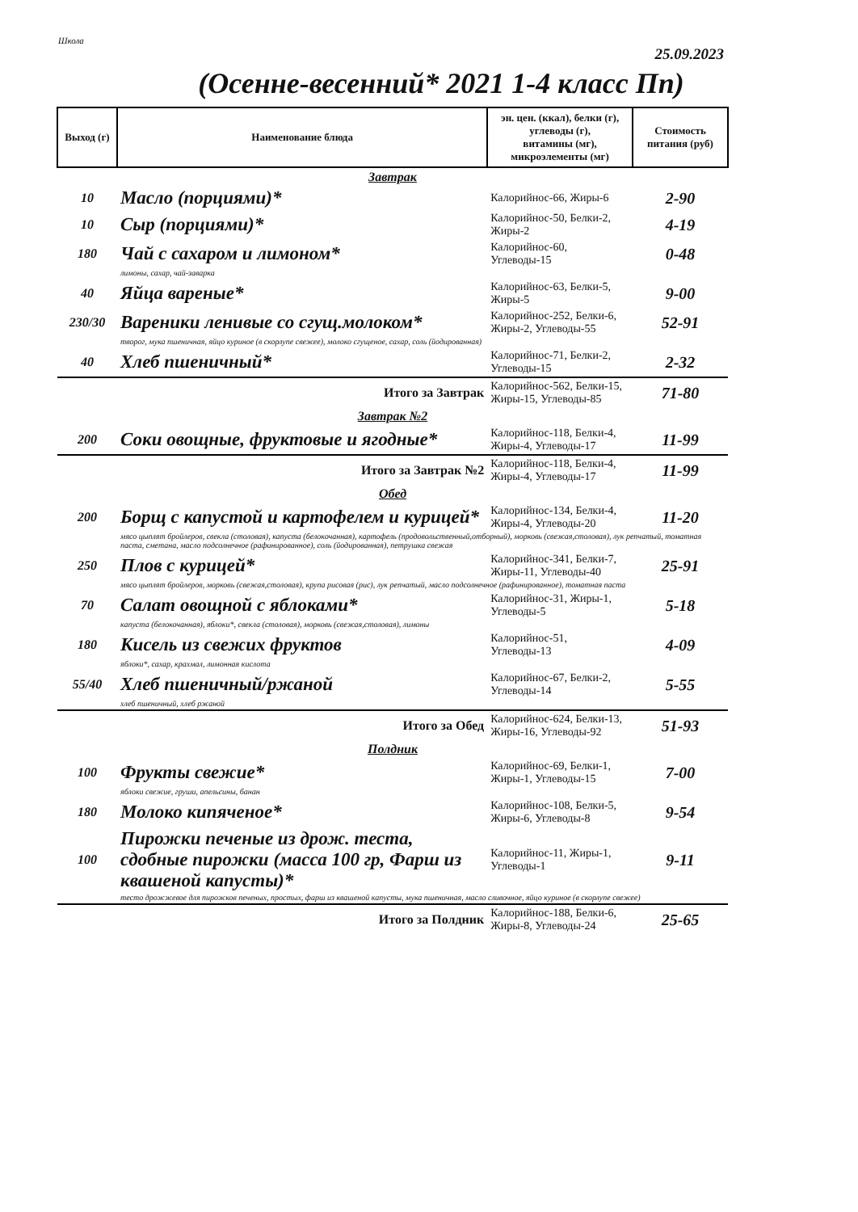Школа
25.09.2023
(Осенне-весенний* 2021 1-4 класс Пп)
| Выход (г) | Наименование блюда | эн. цен. (ккал), белки (г), углеводы (г), витамины (мг), микроэлементы (мг) | Стоимость питания (руб) |
| --- | --- | --- | --- |
| Завтрак | | | |
| 10 | Масло (порциями)* | Калорийнос-66, Жиры-6 | 2-90 |
| 10 | Сыр (порциями)* | Калорийнос-50, Белки-2, Жиры-2 | 4-19 |
| 180 | Чай с сахаром и лимоном* | Калорийнос-60, Углеводы-15 | 0-48 |
| | лимоны, сахар, чай-заварка | | |
| 40 | Яйца вареные* | Калорийнос-63, Белки-5, Жиры-5 | 9-00 |
| 230/30 | Вареники ленивые со сгущ.молоком* | Калорийнос-252, Белки-6, Жиры-2, Углеводы-55 | 52-91 |
| | творог, мука пшеничная, яйцо куриное (в скорлупе свежее), молоко сгущеное, сахар, соль (йодированная) | | |
| 40 | Хлеб пшеничный* | Калорийнос-71, Белки-2, Углеводы-15 | 2-32 |
| | Итого за Завтрак | Калорийнос-562, Белки-15, Жиры-15, Углеводы-85 | 71-80 |
| Завтрак №2 | | | |
| 200 | Соки овощные, фруктовые и ягодные* | Калорийнос-118, Белки-4, Жиры-4, Углеводы-17 | 11-99 |
| | Итого за Завтрак №2 | Калорийнос-118, Белки-4, Жиры-4, Углеводы-17 | 11-99 |
| Обед | | | |
| 200 | Борщ с капустой и картофелем и курицей* | Калорийнос-134, Белки-4, Жиры-4, Углеводы-20 | 11-20 |
| | мясо цыплят бройлеров, свекла (столовая), капуста (белокочанная), картофель (продовольственный,отборный), морковь (свежая,столовая), лук репчатый, томатная паста, сметана, масло подсолнечное (рафинированное), соль (йодированная), петрушка свежая | | |
| 250 | Плов с курицей* | Калорийнос-341, Белки-7, Жиры-11, Углеводы-40 | 25-91 |
| | мясо цыплят бройлеров, морковь (свежая,столовая), крупа рисовая (рис), лук репчатый, масло подсолнечное (рафинированное), томатная паста | | |
| 70 | Салат овощной с яблоками* | Калорийнос-31, Жиры-1, Углеводы-5 | 5-18 |
| | капуста (белокочанная), яблоки*, свекла (столовая), морковь (свежая,столовая), лимоны | | |
| 180 | Кисель из свежих фруктов | Калорийнос-51, Углеводы-13 | 4-09 |
| | яблоки*, сахар, крахмал, лимонная кислота | | |
| 55/40 | Хлеб пшеничный/ржаной | Калорийнос-67, Белки-2, Углеводы-14 | 5-55 |
| | хлеб пшеничный, хлеб ржаной | | |
| | Итого за Обед | Калорийнос-624, Белки-13, Жиры-16, Углеводы-92 | 51-93 |
| Полдник | | | |
| 100 | Фрукты свежие* | Калорийнос-69, Белки-1, Жиры-1, Углеводы-15 | 7-00 |
| | яблоки свежие, груши, апельсины, банан | | |
| 180 | Молоко кипяченое* | Калорийнос-108, Белки-5, Жиры-6, Углеводы-8 | 9-54 |
| 100 | Пирожки печеные из дрож. теста, сдобные пирожки (масса 100 гр, Фарш из квашеной капусты)* | Калорийнос-11, Жиры-1, Углеводы-1 | 9-11 |
| | тесто дрожжевое для пирожков печеных, простых, фарш из квашеной капусты, мука пшеничная, масло сливочное, яйцо куриное (в скорлупе свежее) | | |
| | Итого за Полдник | Калорийнос-188, Белки-6, Жиры-8, Углеводы-24 | 25-65 |